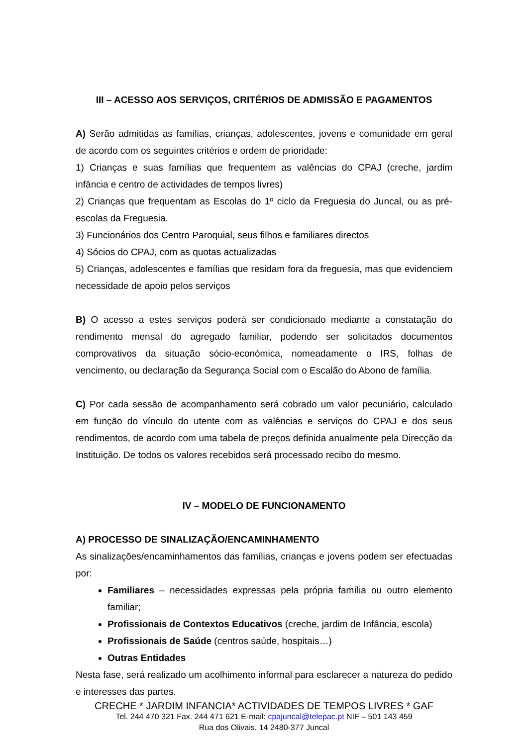III – ACESSO AOS SERVIÇOS, CRITÉRIOS DE ADMISSÃO E PAGAMENTOS
A) Serão admitidas as famílias, crianças, adolescentes, jovens e comunidade em geral de acordo com os seguintes critérios e ordem de prioridade:
1) Crianças e suas famílias que frequentem as valências do CPAJ (creche, jardim infância e centro de actividades de tempos livres)
2) Crianças que frequentam as Escolas do 1º ciclo da Freguesia do Juncal, ou as pré-escolas da Freguesia.
3) Funcionários dos Centro Paroquial, seus filhos e familiares directos
4) Sócios do CPAJ, com as quotas actualizadas
5) Crianças, adolescentes e famílias que residam fora da freguesia, mas que evidenciem necessidade de apoio pelos serviços
B) O acesso a estes serviços poderá ser condicionado mediante a constatação do rendimento mensal do agregado familiar, podendo ser solicitados documentos comprovativos da situação sócio-económica, nomeadamente o IRS, folhas de vencimento, ou declaração da Segurança Social com o Escalão do Abono de família.
C) Por cada sessão de acompanhamento será cobrado um valor pecuniário, calculado em função do vínculo do utente com as valências e serviços do CPAJ e dos seus rendimentos, de acordo com uma tabela de preços definida anualmente pela Direcção da Instituição. De todos os valores recebidos será processado recibo do mesmo.
IV – MODELO DE FUNCIONAMENTO
A) PROCESSO DE SINALIZAÇÃO/ENCAMINHAMENTO
As sinalizações/encaminhamentos das famílias, crianças e jovens podem ser efectuadas por:
Familiares – necessidades expressas pela própria família ou outro elemento familiar;
Profissionais de Contextos Educativos (creche, jardim de Infância, escola)
Profissionais de Saúde (centros saúde, hospitais…)
Outras Entidades
Nesta fase, será realizado um acolhimento informal para esclarecer a natureza do pedido e interesses das partes.
CRECHE * JARDIM INFANCIA* ACTIVIDADES DE TEMPOS LIVRES * GAF
Tel. 244 470 321 Fax. 244 471 621 E-mail: cpajuncal@telepac.pt NIF – 501 143 459
Rua dos Olivais, 14 2480-377 Juncal